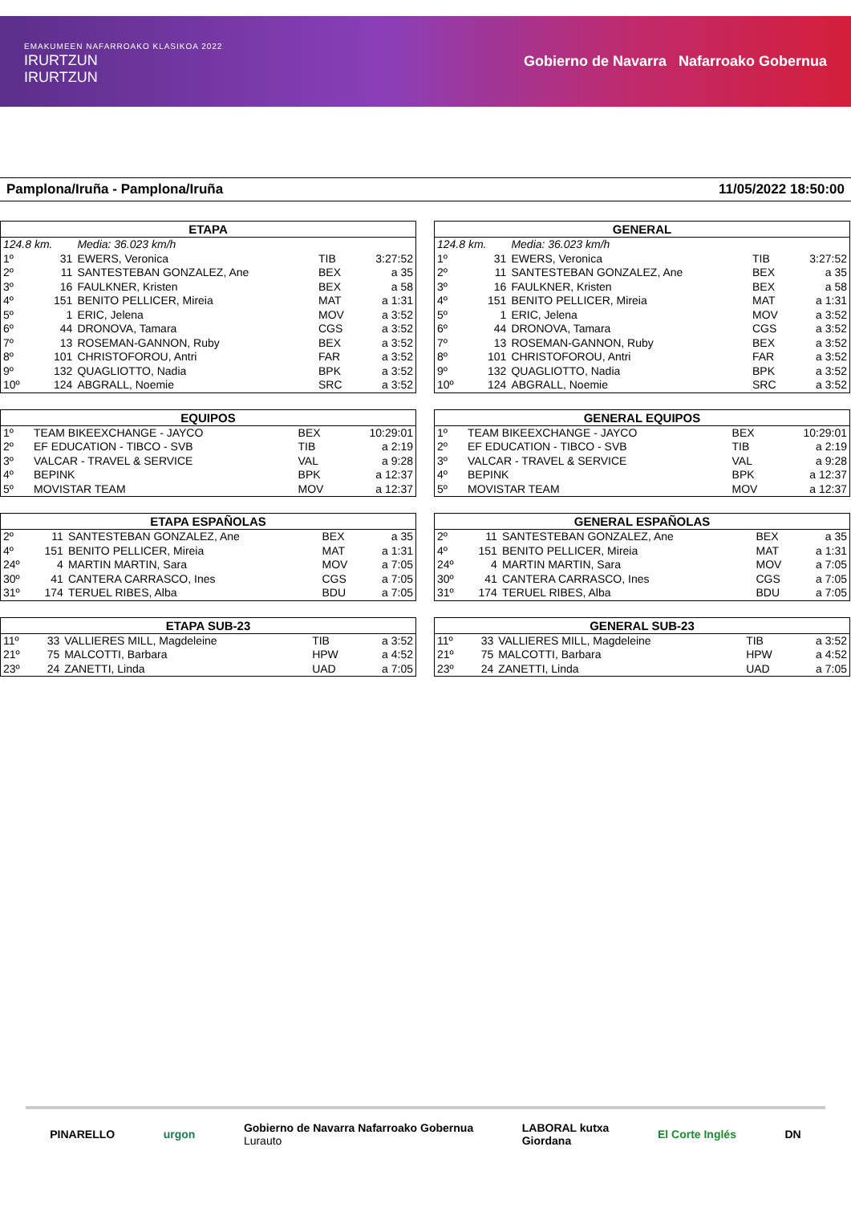EMAKUMEEN NAFARROAKO KLASIKOA 2022
IRURTZUN
IRURTZUN
Gobierno de Navarra Nafarroako Gobernua
Pamplona/Iruña - Pamplona/Iruña 11/05/2022 18:50:00
| ETAPA | | | | |
| --- | --- | --- | --- | --- |
| 124.8 km. | | Media: 36.023 km/h | | |
| 1º | 31 | EWERS, Veronica | TIB | 3:27:52 |
| 2º | 11 | SANTESTEBAN GONZALEZ, Ane | BEX | a 35 |
| 3º | 16 | FAULKNER, Kristen | BEX | a 58 |
| 4º | 151 | BENITO PELLICER, Mireia | MAT | a 1:31 |
| 5º | 1 | ERIC, Jelena | MOV | a 3:52 |
| 6º | 44 | DRONOVA, Tamara | CGS | a 3:52 |
| 7º | 13 | ROSEMAN-GANNON, Ruby | BEX | a 3:52 |
| 8º | 101 | CHRISTOFOROU, Antri | FAR | a 3:52 |
| 9º | 132 | QUAGLIOTTO, Nadia | BPK | a 3:52 |
| 10º | 124 | ABGRALL, Noemie | SRC | a 3:52 |
| GENERAL | | | | |
| --- | --- | --- | --- | --- |
| 124.8 km. | | Media: 36.023 km/h | | |
| 1º | 31 | EWERS, Veronica | TIB | 3:27:52 |
| 2º | 11 | SANTESTEBAN GONZALEZ, Ane | BEX | a 35 |
| 3º | 16 | FAULKNER, Kristen | BEX | a 58 |
| 4º | 151 | BENITO PELLICER, Mireia | MAT | a 1:31 |
| 5º | 1 | ERIC, Jelena | MOV | a 3:52 |
| 6º | 44 | DRONOVA, Tamara | CGS | a 3:52 |
| 7º | 13 | ROSEMAN-GANNON, Ruby | BEX | a 3:52 |
| 8º | 101 | CHRISTOFOROU, Antri | FAR | a 3:52 |
| 9º | 132 | QUAGLIOTTO, Nadia | BPK | a 3:52 |
| 10º | 124 | ABGRALL, Noemie | SRC | a 3:52 |
| EQUIPOS | | | | |
| --- | --- | --- | --- | --- |
| 1º | | TEAM BIKEEXCHANGE - JAYCO | BEX | 10:29:01 |
| 2º | | EF EDUCATION - TIBCO - SVB | TIB | a 2:19 |
| 3º | | VALCAR - TRAVEL & SERVICE | VAL | a 9:28 |
| 4º | | BEPINK | BPK | a 12:37 |
| 5º | | MOVISTAR TEAM | MOV | a 12:37 |
| GENERAL EQUIPOS | | | | |
| --- | --- | --- | --- | --- |
| 1º | | TEAM BIKEEXCHANGE - JAYCO | BEX | 10:29:01 |
| 2º | | EF EDUCATION - TIBCO - SVB | TIB | a 2:19 |
| 3º | | VALCAR - TRAVEL & SERVICE | VAL | a 9:28 |
| 4º | | BEPINK | BPK | a 12:37 |
| 5º | | MOVISTAR TEAM | MOV | a 12:37 |
| ETAPA ESPAÑOLAS | | | | |
| --- | --- | --- | --- | --- |
| 2º | 11 | SANTESTEBAN GONZALEZ, Ane | BEX | a 35 |
| 4º | 151 | BENITO PELLICER, Mireia | MAT | a 1:31 |
| 24º | 4 | MARTIN MARTIN, Sara | MOV | a 7:05 |
| 30º | 41 | CANTERA CARRASCO, Ines | CGS | a 7:05 |
| 31º | 174 | TERUEL RIBES, Alba | BDU | a 7:05 |
| GENERAL ESPAÑOLAS | | | | |
| --- | --- | --- | --- | --- |
| 2º | 11 | SANTESTEBAN GONZALEZ, Ane | BEX | a 35 |
| 4º | 151 | BENITO PELLICER, Mireia | MAT | a 1:31 |
| 24º | 4 | MARTIN MARTIN, Sara | MOV | a 7:05 |
| 30º | 41 | CANTERA CARRASCO, Ines | CGS | a 7:05 |
| 31º | 174 | TERUEL RIBES, Alba | BDU | a 7:05 |
| ETAPA SUB-23 | | | | |
| --- | --- | --- | --- | --- |
| 11º | 33 | VALLIERES MILL, Magdeleine | TIB | a 3:52 |
| 21º | 75 | MALCOTTI, Barbara | HPW | a 4:52 |
| 23º | 24 | ZANETTI, Linda | UAD | a 7:05 |
| GENERAL SUB-23 | | | | |
| --- | --- | --- | --- | --- |
| 11º | 33 | VALLIERES MILL, Magdeleine | TIB | a 3:52 |
| 21º | 75 | MALCOTTI, Barbara | HPW | a 4:52 |
| 23º | 24 | ZANETTI, Linda | UAD | a 7:05 |
PINARELLO urgon Gobierno de Navarra Nafarroako Gobernua
Lurauto LABORAL kutxa
Giordana El Corte Inglés DN